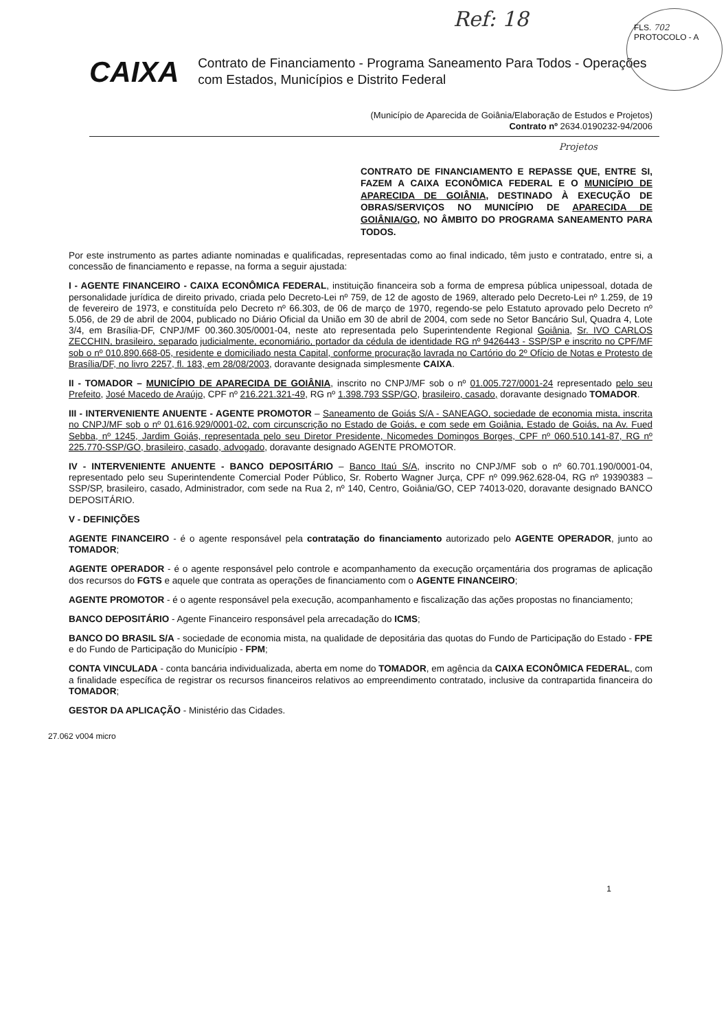Ref: 18
FLS. 702
PROTOCOLO - A
CAIXA
Contrato de Financiamento - Programa Saneamento Para Todos - Operações com Estados, Municípios e Distrito Federal
(Município de Aparecida de Goiânia/Elaboração de Estudos e Projetos)
Contrato nº 2634.0190232-94/2006
Projetos
CONTRATO DE FINANCIAMENTO E REPASSE QUE, ENTRE SI, FAZEM A CAIXA ECONÔMICA FEDERAL E O MUNICÍPIO DE APARECIDA DE GOIÂNIA, DESTINADO À EXECUÇÃO DE OBRAS/SERVIÇOS NO MUNICÍPIO DE APARECIDA DE GOIÂNIA/GO, NO ÂMBITO DO PROGRAMA SANEAMENTO PARA TODOS.
Por este instrumento as partes adiante nominadas e qualificadas, representadas como ao final indicado, têm justo e contratado, entre si, a concessão de financiamento e repasse, na forma a seguir ajustada:
I - AGENTE FINANCEIRO - CAIXA ECONÔMICA FEDERAL, instituição financeira sob a forma de empresa pública unipessoal, dotada de personalidade jurídica de direito privado, criada pelo Decreto-Lei nº 759, de 12 de agosto de 1969, alterado pelo Decreto-Lei nº 1.259, de 19 de fevereiro de 1973, e constituída pelo Decreto nº 66.303, de 06 de março de 1970, regendo-se pelo Estatuto aprovado pelo Decreto nº 5.056, de 29 de abril de 2004, publicado no Diário Oficial da União em 30 de abril de 2004, com sede no Setor Bancário Sul, Quadra 4, Lote 3/4, em Brasília-DF, CNPJ/MF 00.360.305/0001-04, neste ato representada pelo Superintendente Regional Goiânia, Sr. IVO CARLOS ZECCHIN, brasileiro, separado judicialmente, economiário, portador da cédula de identidade RG nº 9426443 - SSP/SP e inscrito no CPF/MF sob o nº 010.890.668-05, residente e domiciliado nesta Capital, conforme procuração lavrada no Cartório do 2º Ofício de Notas e Protesto de Brasília/DF, no livro 2257, fl. 183, em 28/08/2003, doravante designada simplesmente CAIXA.
II - TOMADOR – MUNICÍPIO DE APARECIDA DE GOIÂNIA, inscrito no CNPJ/MF sob o nº 01.005.727/0001-24 representado pelo seu Prefeito, José Macedo de Araújo, CPF nº 216.221.321-49, RG nº 1.398.793 SSP/GO, brasileiro, casado, doravante designado TOMADOR.
III - INTERVENIENTE ANUENTE - AGENTE PROMOTOR – Saneamento de Goiás S/A - SANEAGO, sociedade de economia mista, inscrita no CNPJ/MF sob o nº 01.616.929/0001-02, com circunscrição no Estado de Goiás, e com sede em Goiânia, Estado de Goiás, na Av. Fued Sebba, nº 1245, Jardim Goiás, representada pelo seu Diretor Presidente, Nicomedes Domingos Borges, CPF nº 060.510.141-87, RG nº 225.770-SSP/GO, brasileiro, casado, advogado, doravante designado AGENTE PROMOTOR.
IV - INTERVENIENTE ANUENTE - BANCO DEPOSITÁRIO – Banco Itaú S/A, inscrito no CNPJ/MF sob o nº 60.701.190/0001-04, representado pelo seu Superintendente Comercial Poder Público, Sr. Roberto Wagner Jurça, CPF nº 099.962.628-04, RG nº 19390383 – SSP/SP, brasileiro, casado, Administrador, com sede na Rua 2, nº 140, Centro, Goiânia/GO, CEP 74013-020, doravante designado BANCO DEPOSITÁRIO.
V - DEFINIÇÕES
AGENTE FINANCEIRO - é o agente responsável pela contratação do financiamento autorizado pelo AGENTE OPERADOR, junto ao TOMADOR;
AGENTE OPERADOR - é o agente responsável pelo controle e acompanhamento da execução orçamentária dos programas de aplicação dos recursos do FGTS e aquele que contrata as operações de financiamento com o AGENTE FINANCEIRO;
AGENTE PROMOTOR - é o agente responsável pela execução, acompanhamento e fiscalização das ações propostas no financiamento;
BANCO DEPOSITÁRIO - Agente Financeiro responsável pela arrecadação do ICMS;
BANCO DO BRASIL S/A - sociedade de economia mista, na qualidade de depositária das quotas do Fundo de Participação do Estado - FPE e do Fundo de Participação do Município - FPM;
CONTA VINCULADA - conta bancária individualizada, aberta em nome do TOMADOR, em agência da CAIXA ECONÔMICA FEDERAL, com a finalidade específica de registrar os recursos financeiros relativos ao empreendimento contratado, inclusive da contrapartida financeira do TOMADOR;
GESTOR DA APLICAÇÃO - Ministério das Cidades.
27.062 v004 micro
1